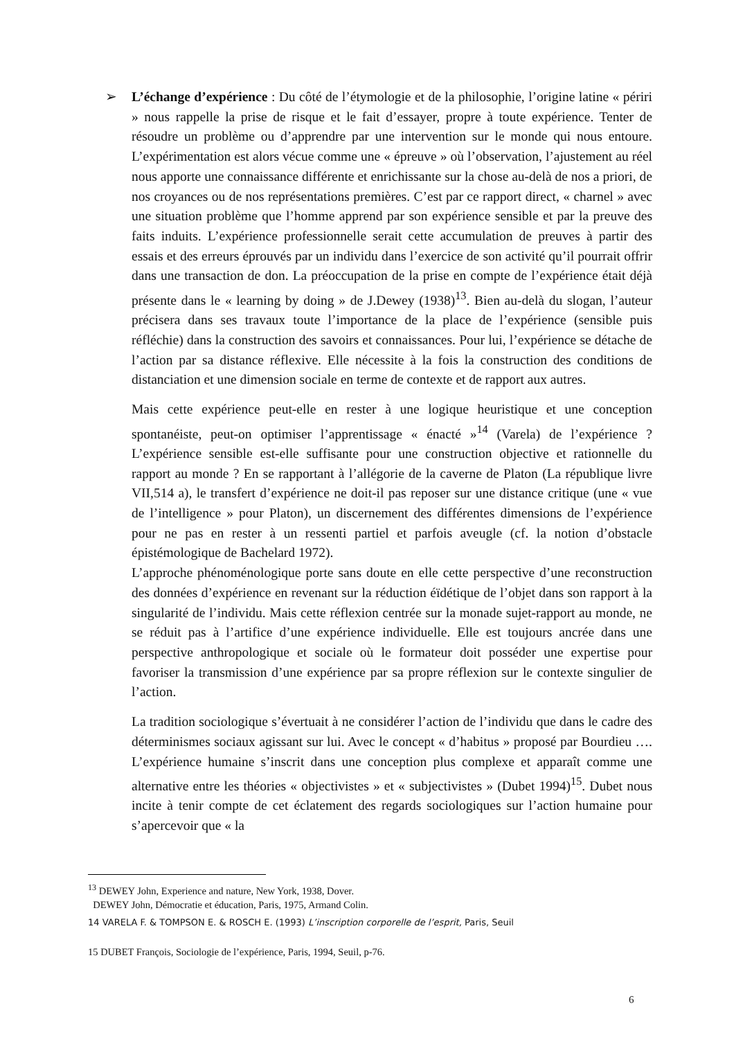➢
L’échange d’expérience : Du côté de l’étymologie et de la philosophie, l’origine latine « périri » nous rappelle la prise de risque et le fait d’essayer, propre à toute expérience. Tenter de résoudre un problème ou d’apprendre par une intervention sur le monde qui nous entoure. L’expérimentation est alors vécue comme une « épreuve » où l’observation, l’ajustement au réel nous apporte une connaissance différente et enrichissante sur la chose au-delà de nos a priori, de nos croyances ou de nos représentations premières. C’est par ce rapport direct, « charnel » avec une situation problème que l’homme apprend par son expérience sensible et par la preuve des faits induits. L’expérience professionnelle serait cette accumulation de preuves à partir des essais et des erreurs éprouvés par un individu dans l’exercice de son activité qu’il pourrait offrir dans une transaction de don. La préoccupation de la prise en compte de l’expérience était déjà présente dans le « learning by doing » de J.Dewey (1938)<sup>13</sup>. Bien au-delà du slogan, l’auteur précisera dans ses travaux toute l’importance de la place de l’expérience (sensible puis réfléchie) dans la construction des savoirs et connaissances. Pour lui, l’expérience se détache de l’action par sa distance réflexive. Elle nécessite à la fois la construction des conditions de distanciation et une dimension sociale en terme de contexte et de rapport aux autres.
Mais cette expérience peut-elle en rester à une logique heuristique et une conception spontanéiste, peut-on optimiser l’apprentissage « énacté »<sup>14</sup> (Varela) de l’expérience ? L’expérience sensible est-elle suffisante pour une construction objective et rationnelle du rapport au monde ? En se rapportant à l’allégorie de la caverne de Platon (La république livre VII,514 a), le transfert d’expérience ne doit-il pas reposer sur une distance critique (une « vue de l’intelligence » pour Platon), un discernement des différentes dimensions de l’expérience pour ne pas en rester à un ressenti partiel et parfois aveugle (cf. la notion d’obstacle épistémologique de Bachelard 1972).
L’approche phénoménologique porte sans doute en elle cette perspective d’une reconstruction des données d’expérience en revenant sur la réduction éïdétique de l’objet dans son rapport à la singularité de l’individu. Mais cette réflexion centrée sur la monade sujet-rapport au monde, ne se réduit pas à l’artifice d’une expérience individuelle. Elle est toujours ancrée dans une perspective anthropologique et sociale où le formateur doit posséder une expertise pour favoriser la transmission d’une expérience par sa propre réflexion sur le contexte singulier de l’action.
La tradition sociologique s’évertuait à ne considérer l’action de l’individu que dans le cadre des déterminismes sociaux agissant sur lui. Avec le concept « d’habitus » proposé par Bourdieu …. L’expérience humaine s’inscrit dans une conception plus complexe et apparaît comme une alternative entre les théories « objectivistes » et « subjectivistes » (Dubet 1994)<sup>15</sup>. Dubet nous incite à tenir compte de cet éclatement des regards sociologiques sur l’action humaine pour s’apercevoir que « la
<sup>13</sup> DEWEY John, Experience and nature, New York, 1938, Dover.
DEWEY John, Démocratie et éducation, Paris, 1975, Armand Colin.
14 VARELA F. & TOMPSON E. & ROSCH E. (1993) L’inscription corporelle de l’esprit, Paris, Seuil
15 DUBET François, Sociologie de l’expérience, Paris, 1994, Seuil, p-76.
6